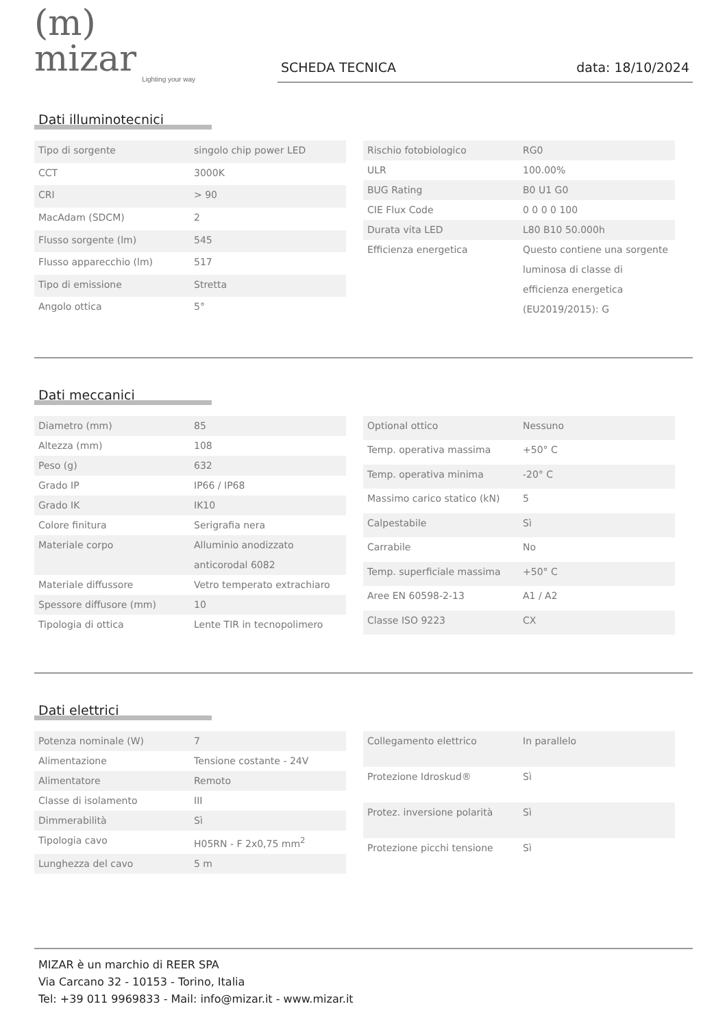(m) mizar
Lighting your way
SCHEDA TECNICA data: 18/10/2024
Dati illuminotecnici
| Tipo di sorgente | singolo chip power LED |
| CCT | 3000K |
| CRI | > 90 |
| MacAdam (SDCM) | 2 |
| Flusso sorgente (lm) | 545 |
| Flusso apparecchio (lm) | 517 |
| Tipo di emissione | Stretta |
| Angolo ottica | 5° |
| Rischio fotobiologico | RG0 |
| ULR | 100.00% |
| BUG Rating | B0 U1 G0 |
| CIE Flux Code | 0 0 0 0 100 |
| Durata vita LED | L80 B10 50.000h |
| Efficienza energetica | Questo contiene una sorgente luminosa di classe di efficienza energetica (EU2019/2015): G |
Dati meccanici
| Diametro (mm) | 85 |
| Altezza (mm) | 108 |
| Peso (g) | 632 |
| Grado IP | IP66 / IP68 |
| Grado IK | IK10 |
| Colore finitura | Serigrafia nera |
| Materiale corpo | Alluminio anodizzato anticorodal 6082 |
| Materiale diffussore | Vetro temperato extrachiaro |
| Spessore diffusore (mm) | 10 |
| Tipologia di ottica | Lente TIR in tecnopolimero |
| Optional ottico | Nessuno |
| Temp. operativa massima | +50° C |
| Temp. operativa minima | -20° C |
| Massimo carico statico (kN) | 5 |
| Calpestabile | Sì |
| Carrabile | No |
| Temp. superficiale massima | +50° C |
| Aree EN 60598-2-13 | A1 / A2 |
| Classe ISO 9223 | CX |
Dati elettrici
| Potenza nominale (W) | 7 |
| Alimentazione | Tensione costante - 24V |
| Alimentatore | Remoto |
| Classe di isolamento | III |
| Dimmerabilità | Sì |
| Tipologia cavo | H05RN - F 2x0,75 mm<sup>2</sup> |
| Lunghezza del cavo | 5 m |
| Collegamento elettrico | In parallelo |
| Protezione Idroskud® | Sì |
| Protez. inversione polarità | Sì |
| Protezione picchi tensione | Sì |
MIZAR è un marchio di REER SPA
Via Carcano 32 - 10153 - Torino, Italia
Tel: +39 011 9969833 - Mail: info@mizar.it - www.mizar.it